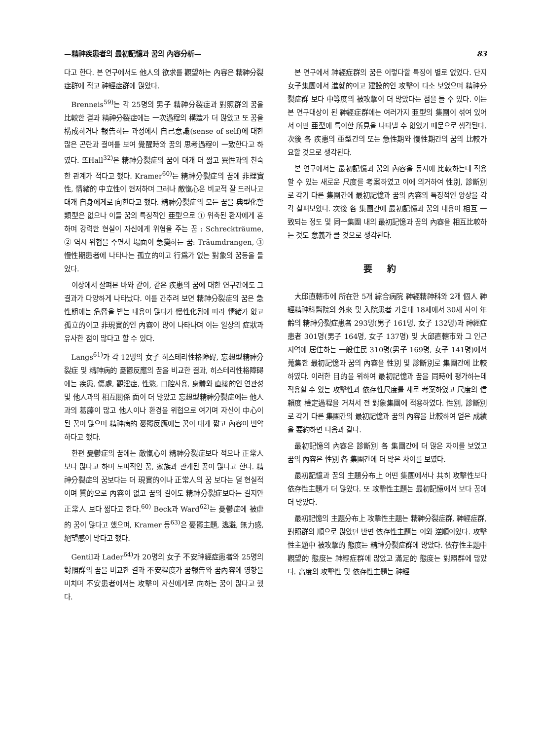—精神疾患者의 最初記憶과 꿈의 內容分析— 83
다고 한다. 본 연구에서도 他人의 欲求를 觀望하는 內容은 精神分裂症群에 적고 神經症群에 많았다.
Brenneis<sup>59)</sup>는 각 25명의 男子 精神分裂症과 對照群의 꿈을 比較한 결과 精神分裂症에는 一次過程의 構造가 더 많았고 또 꿈을 構成하거나 報告하는 과정에서 自己意識(sense of self)에 대한 많은 곤란과 결여를 보여 覺醒時와 꿈의 思考過程이 一致한다고 하였다. 또Hall<sup>32)</sup>은 精神分裂症의 꿈이 대개 더 짧고 異性과의 친숙한 관계가 적다고 했다. Kramer<sup>60)</sup>는 精神分裂症의 꿈에 非理實性, 情緒的 中立性이 현저하며 그러나 敵愾心은 비교적 잘 드러나고 대개 自身에게로 向한다고 했다. 精神分裂症의 모든 꿈을 典型化할 類型은 없으나 이들 꿈의 특징적인 亜型으로 ① 위축된 환자에게 흔하며 강력한 현실이 자신에게 위협을 주는 꿈 : Schreckträume, ② 역시 위협을 주면서 場面이 急變하는 꿈: Träumdrangen, ③ 慢性期患者에 나타나는 孤立的이고 行爲가 없는 對象의 꿈등을 들었다.
이상에서 살펴본 바와 같이, 같은 疾患의 꿈에 대한 연구간에도 그 결과가 다양하게 나타났다. 이를 간추려 보면 精神分裂症의 꿈은 急性期에는 危脅을 받는 내용이 많다가 慢性化됨에 따라 情緒가 없고 孤立的이고 非現實的인 內容이 많이 나타나며 이는 일상의 症狀과 유사한 점이 많다고 할 수 있다.
Langs<sup>61)</sup>가 각 12명의 女子 히스테리性格障碍, 忘想型精神分裂症 및 精神病的 憂鬱反應의 꿈을 비교한 결과, 히스테리性格障碍에는 疾患, 傷處, 觀淫症, 性慾, 口腔사용, 身體와 直接的인 연관성 및 他人과의 相互關係 面이 더 많았고 忘想型精神分裂症에는 他人과의 葛藤이 많고 他人이나 환경을 위협으로 여기며 자신이 中心이 된 꿈이 많으며 精神病的 憂鬱反應에는 꿈이 대개 짧고 內容이 빈약하다고 했다.
한편 憂鬱症의 꿈에는 敵愾心이 精神分裂症보다 적으나 正常人 보다 많다고 하며 도피적인 꿈, 家族과 관계된 꿈이 많다고 한다. 精神分裂症의 꿈보다는 더 現實的이나 正常人의 꿈 보다는 덜 현실적이며 質的으로 內容이 없고 꿈의 길이도 精神分裂症보다는 길지만 正常人 보다 짧다고 한다.<sup>60)</sup> Beck과 Ward<sup>62)</sup>는 憂鬱症에 被虐的 꿈이 많다고 했으며, Kramer 등<sup>63)</sup>은 憂鬱主題, 逃避, 無力感, 絕望感이 많다고 했다.
Gentil과 Lader<sup>64)</sup>가 20명의 女子 不安神經症患者와 25명의 對照群의 꿈을 비교한 결과 不安程度가 꿈報告와 꿈內容에 영향을 미치며 不安患者에서는 攻擊이 자신에게로 向하는 꿈이 많다고 했다.
본 연구에서 神經症群의 꿈은 이렇다할 특징이 별로 없었다. 단지 女子集團에서 進就的이고 建設的인 攻擊이 다소 보였으며 精神分裂症群 보다 中等度의 被攻擊이 더 많았다는 점을 들 수 있다. 이는 본 연구대상이 된 神經症群에는 여러가지 亜型의 集團이 섞여 있어서 어떤 亜型에 특이한 所見을 나타낼 수 없었기 때문으로 생각된다. 次後 各 疾患의 亜型간의 또는 急性期와 慢性期간의 꿈의 比較가 요할 것으로 생각된다.
본 연구에서는 最初記憶과 꿈의 內容을 동시에 比較하는데 적용할 수 있는 새로운 尺度를 考案하였고 이에 의거하여 性別, 診斷別로 각기 다른 集團간에 最初記憶과 꿈의 內容의 특징적인 양상을 각각 살펴보았다. 次後 各 集團간에 最初記憶과 꿈의 내용이 相互 一致되는 정도 및 同一集團 내의 最初記憶과 꿈의 內容을 相互比較하는 것도 意義가 클 것으로 생각된다.
要約
大邱直轄市에 所在한 5개 綜合病院 神經精神科와 2개 個人 神經精神科醫院의 外來 및 入院患者 가운데 18세에서 30세 사이 年齡의 精神分裂症患者 293명(男子 161명, 女子 132명)과 神經症患者 301명(男子 164명, 女子 137명) 및 大邱直轄市와 그 인근지역에 居住하는 一般住民 310명(男子 169명, 女子 141명)에서 蒐集한 最初記憶과 꿈의 內容을 性別 및 診斷別로 集團간에 比較하였다. 이러한 目的을 위하여 最初記憶과 꿈을 同時에 평가하는데 적용할 수 있는 攻擊性과 依存性尺度를 새로 考案하였고 尺度의 信賴度 檢定過程을 거쳐서 전 對象集團에 적용하였다. 性別, 診斷別로 각기 다른 集團간의 最初記憶과 꿈의 內容을 比較하여 얻은 成績을 要約하면 다음과 같다.
最初記憶의 內容은 診斷別 各 集團간에 더 많은 차이를 보였고 꿈의 內容은 性別 各 集團간에 더 많은 차이를 보였다.
最初記憶과 꿈의 主題分布上 어떤 集團에서나 共히 攻擊性보다 依存性主題가 더 많았다. 또 攻擊性主題는 最初記憶에서 보다 꿈에 더 많았다.
最初記憶의 主題分布上 攻擊性主題는 精神分裂症群, 神經症群, 對照群의 順으로 많았던 반면 依存性主題는 이와 逆順이었다. 攻擊性主題中 被攻擊的 態度는 精神分裂症群에 많았다. 依存性主題中 觀望的 態度는 神經症群에 많았고 滿足的 態度는 對照群에 많았다. 高度의 攻擊性 및 依存性主題는 神經